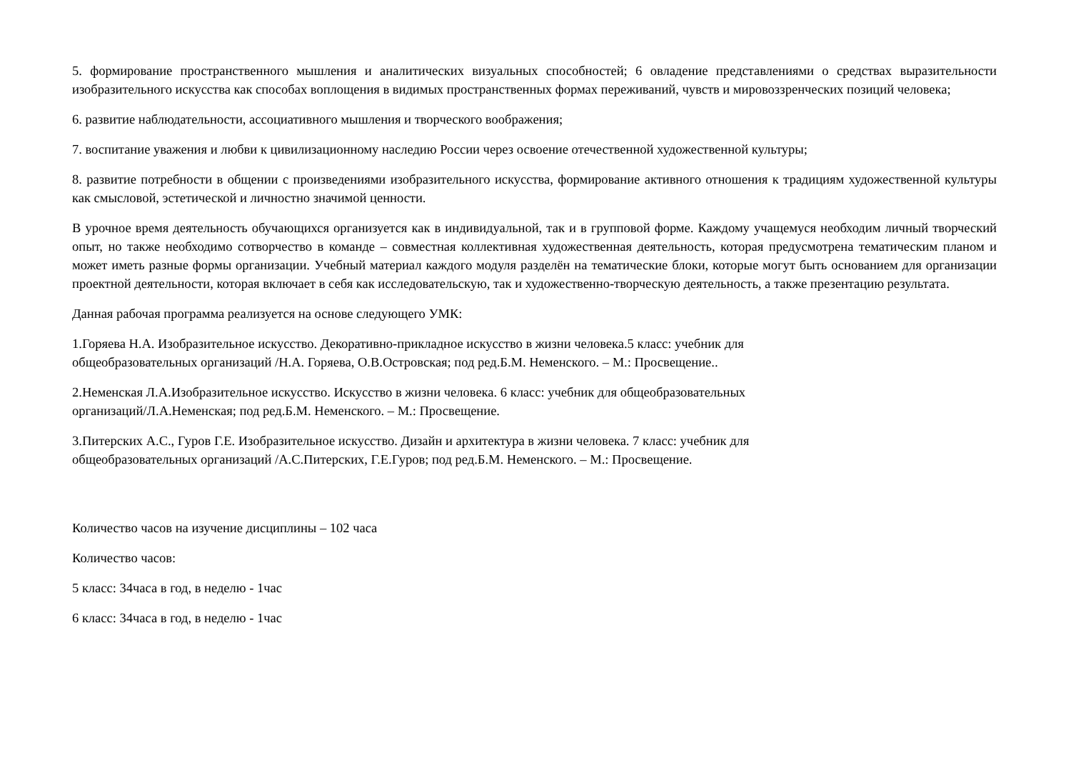5. формирование пространственного мышления и аналитических визуальных способностей; 6 овладение представлениями о средствах выразительности изобразительного искусства как способах воплощения в видимых пространственных формах переживаний, чувств и мировоззренческих позиций человека;
6. развитие наблюдательности, ассоциативного мышления и творческого воображения;
7. воспитание уважения и любви к цивилизационному наследию России через освоение отечественной художественной культуры;
8. развитие потребности в общении с произведениями изобразительного искусства, формирование активного отношения к традициям художественной культуры как смысловой, эстетической и личностно значимой ценности.
В урочное время деятельность обучающихся организуется как в индивидуальной, так и в групповой форме. Каждому учащемуся необходим личный творческий опыт, но также необходимо сотворчество в команде – совместная коллективная художественная деятельность, которая предусмотрена тематическим планом и может иметь разные формы организации. Учебный материал каждого модуля разделён на тематические блоки, которые могут быть основанием для организации проектной деятельности, которая включает в себя как исследовательскую, так и художественно-творческую деятельность, а также презентацию результата.
Данная рабочая программа реализуется на основе следующего УМК:
1.Горяева Н.А. Изобразительное искусство. Декоративно-прикладное искусство в жизни человека.5 класс: учебник для
общеобразовательных организаций /Н.А. Горяева, О.В.Островская; под ред.Б.М. Неменского. – М.: Просвещение..
2.Неменская Л.А.Изобразительное искусство. Искусство в жизни человека. 6 класс: учебник для общеобразовательных
организаций/Л.А.Неменская; под ред.Б.М. Неменского. – М.: Просвещение.
3.Питерских А.С., Гуров Г.Е. Изобразительное искусство. Дизайн и архитектура в жизни человека. 7 класс: учебник для
общеобразовательных организаций /А.С.Питерских, Г.Е.Гуров; под ред.Б.М. Неменского. – М.: Просвещение.
Количество часов на изучение дисциплины – 102 часа
Количество часов:
5 класс: 34часа в год, в неделю - 1час
6 класс: 34часа в год, в неделю - 1час